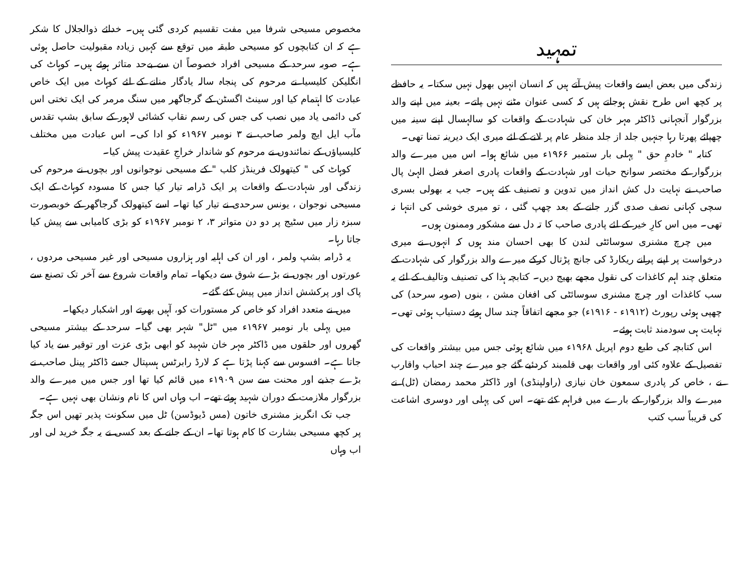تمہید
زندگی میں بعض ایسے واقعات پیش آتے ہیں کہ انسان انہیں بھول نہیں سکتا۔ یہ حافظے پر کچھ اس طرح نقش ہوجاتے ہیں کہ کسی عنوان مٹنے نہیں پاتے۔ بعینہ میں اپنے والد بزرگوار آنجہانی ڈاکٹر مہر خان کی شہادت کے واقعات کو سالہسال اپنے سینہ میں چھپائے پھرتا رہا جنہیں جلد از جلد منظر عام پر لانے کے لئے میری ایک دیرینہ تمنا تھی۔
کتابہ " خادمِ حق " پہلی بار ستمبر ۱۹۶۶ء میں شائع ہوا۔ اس میں میرے والد بزرگوار کے مختصر سوانح حیات اور شہادت کے واقعات پادری اصغر فضل الہیٰ پال صاحب نے نہایت دل کش انداز میں تدوین و تصنیف کئے ہیں۔ جب یہ بھولی بسری سچی کہانی نصف صدی گزر جانے کے بعد چھپ گئی ، تو میری خوشی کی انتہا نہ تھی۔ میں اس کارِ خیر کے لئے پادری صاحب کا تہ دل سے مشکور وممنون ہوں۔
میں چرچ مشنری سوسائٹی لندن کا بھی احسان مند ہوں کہ انہوں نے میری درخواست پر اپنے پرانے ریکارڈ کی جانچ پڑتال کرکے میرے والد بزرگوار کی شہادت کے متعلق چند اہم کاغذات کی نقول مجھے بھیج دیں۔ کتابچہ ہذا کی تصنیف وتالیف کے لئے یہ سب کاغذات اور چرچ مشنری سوسائٹی کی افغان مشن ، بنوں (صوبہ سرحد) کی چھپی ہوئی رپورٹ (۱۹۱۲ء - ۱۹۱۶ء) جو مجھے اتفاقاً چند سال ہوئے دستیاب ہوئی تھی۔ نہایت ہی سودمند ثابت ہوئے۔
اس کتابچہ کی طبع دوم اپریل ۱۹۶۸ء میں شائع ہوئی جس میں بیشتر واقعات کی تفصیل کے علاوہ کئی اور واقعات بھی قلمبند کردئیے گئے جو میرے چند احباب واقارب نے ، خاص کر پادری سمعون خان نیازی (راولپنڈی) اور ڈاکٹر محمد رمضان (ٹل) نے میرے والد بزرگوار کے بارے میں فراہم کئے تھے۔ اس کی پہلی اور دوسری اشاعت کی قریباً سب کتب
مخصوص مسیحی شرفا میں مفت تقسیم کردی گئی ہیں۔ خدائے ذوالجلال کا شکر ہے کہ ان کتابچوں کو مسیحی طبقہ میں توقع سے کہیں زیادہ مقبولیت حاصل ہوئی ہے۔ صوبہ سرحد کے مسیحی افراد خصوصاً ان سے بےحد متاثر ہوئے ہیں۔ کوہاٹ کی انگلیکن کلیسیا نے مرحوم کی پنجاہ سالہ یادگار منانے کے لئے کوہاٹ میں ایک خاص عبادت کا اہتمام کیا اور سینٹ اگسٹن کے گرجاگھر میں سنگ مرمر کی ایک تختی اس کی دائمی یاد میں نصب کی جس کی رسم نقاب کشائی لاہور کے سابق بشپ تقدس مآب ایل ایچ ولمر صاحب نے ۳ نومبر ۱۹۶۷ء کو ادا کی۔ اس عبادت میں مختلف کلیسیاؤں کے نمائندوں نے مرحوم کو شاندار خراجِ عقیدت پیش کیا۔
کوہاٹ کی " کیتھولک فرینڈز کلب " کے مسیحی نوجوانوں اور بچوں نے مرحوم کی زندگی اور شہادت کے واقعات پر ایک ڈرامہ تیار کیا جس کا مسودہ کوہاٹ کے ایک مسیحی نوجوان ، یونس سرحدی نے تیار کیا تھا۔ اسے کیتھولک گرجاگھر کے خوبصورت سبزہ زار میں سٹیج پر دو دن متواتر ۳، ۲ نومبر ۱۹۶۷ء کو بڑی کامیابی سے پیش کیا جاتا رہا۔
یہ ڈرامہ بشپ ولمر ، اور ان کی اہلیہ اور ہزاروں مسیحی اور غیر مسیحی مردوں ، عورتوں اور بچوں نے بڑے شوق سے دیکھا۔ تمام واقعات شروع سے آخر تک تصنع سے پاک اور پرکشش انداز میں پیش کئے گئے۔
میں نے متعدد افراد کو خاص کر مستورات کو، آہیں بھرتے اور اشکبار دیکھا۔
میں پہلی بار نومبر ۱۹۶۷ء میں "ٹل" شہر بھی گیا۔ سرحد کے بیشتر مسیحی گھروں اور حلقوں میں ڈاکٹر مہر خان شہید کو ابھی بڑی عزت اور توقیر سے یاد کیا جاتا ہے۔ افسوس سے کہنا پڑتا ہے کہ لارڈ رابرٹس ہسپتال جسے ڈاکٹر پینل صاحب نے بڑے جذبے اور محنت سے سن ۱۹۰۹ء میں قائم کیا تھا اور جس میں میرے والد بزرگوار ملازمت کے دوران شہید ہوئے تھے۔ اب وہاں اس کا نام ونشان بھی نہیں ہے۔
جب تک انگریز مشنری خاتون (مس ڈیوڈسن) ٹل میں سکونت پذیر تھیں اس جگہ پر کچھ مسیحی بشارت کا کام ہوتا تھا۔ ان کے جانے کے بعد کسی نے یہ جگہ خرید لی اور اب وہاں